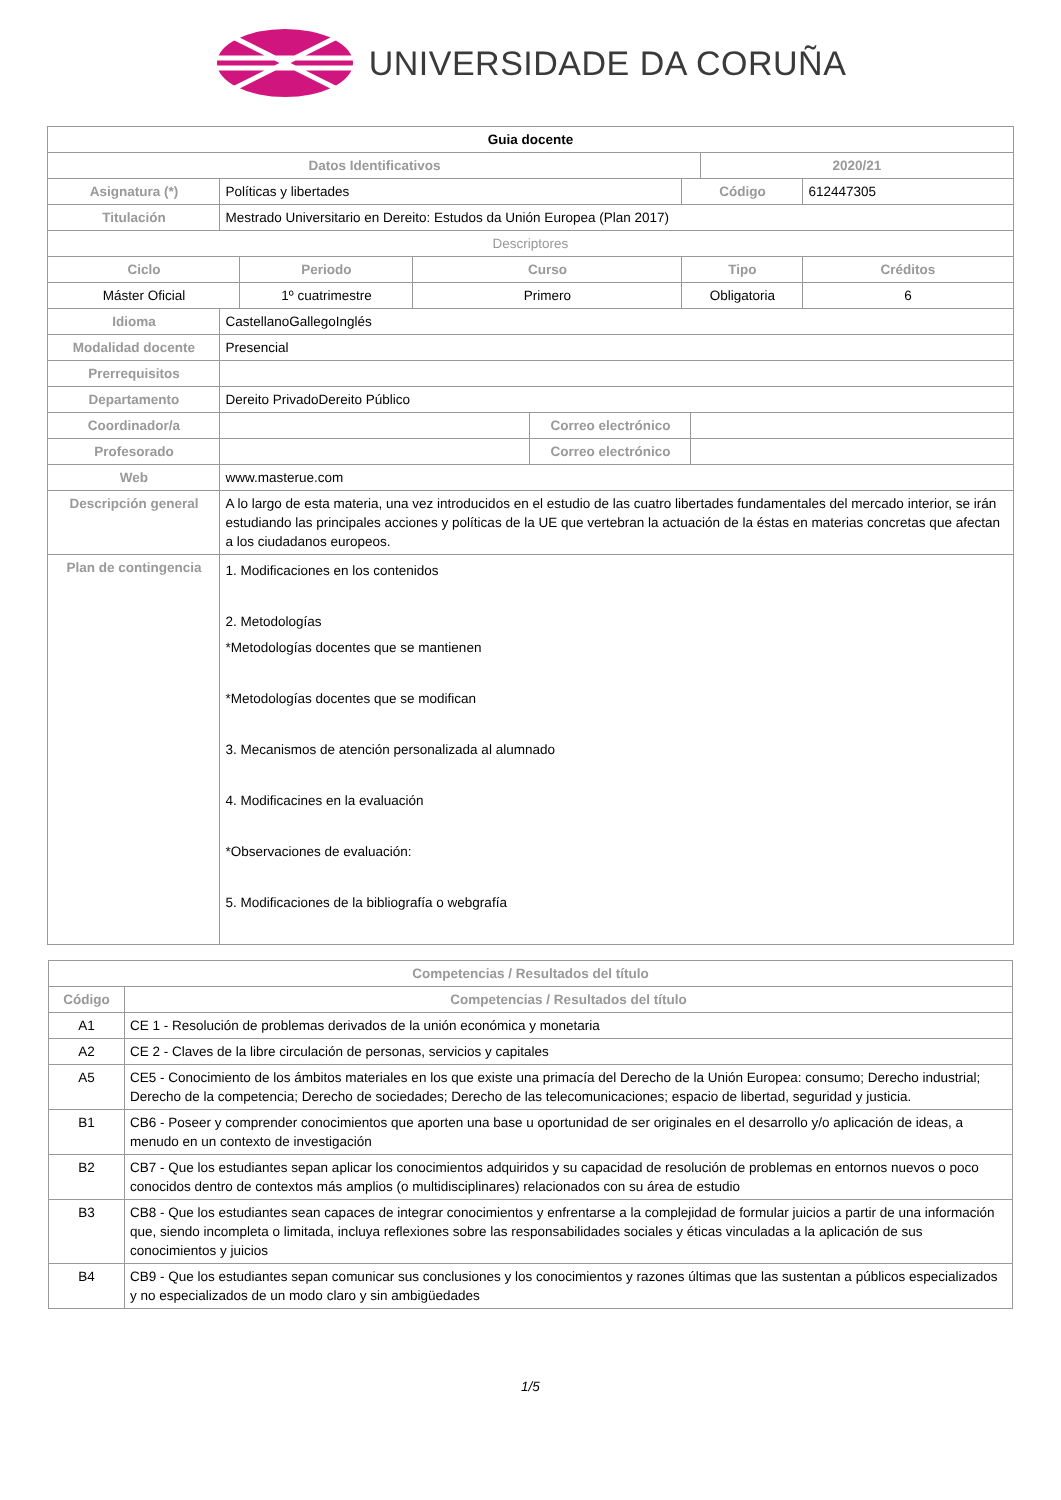UNIVERSIDADE DA CORUÑA
| Guia docente | | | | | | | | |
| Datos Identificativos | | | | | | | 2020/21 | |
| Asignatura (*) | Políticas y libertades | | | | Código | | | 612447305 |
| Titulación | Mestrado Universitario en Dereito: Estudos da Unión Europea (Plan 2017) | | | | | | | |
| Descriptores | | | | | | | | |
| Ciclo | | Periodo | Curso | | Tipo | | | Créditos |
| Máster Oficial | | 1º cuatrimestre | Primero | | Obligatoria | | | 6 |
| Idioma | CastellanoGallegoInglés | | | | | | | |
| Modalidad docente | Presencial | | | | | | | |
| Prerrequisitos | | | | | | | | |
| Departamento | Dereito PrivadoDereito Público | | | | | | | |
| Coordinador/a | | | | Correo electrónico | | | | |
| Profesorado | | | | Correo electrónico | | | | |
| Web | www.masterue.com | | | | | | | |
| Descripción general | A lo largo de esta materia, una vez introducidos en el estudio de las cuatro libertades fundamentales del mercado interior, se irán estudiando las principales acciones y políticas de la UE que vertebran la actuación de la éstas en materias concretas que afectan a los ciudadanos europeos. | | | | | | | |
| Plan de contingencia | 1. Modificaciones en los contenidos 2. Metodologías *Metodologías docentes que se mantienen *Metodologías docentes que se modifican 3. Mecanismos de atención personalizada al alumnado 4. Modificacines en la evaluación *Observaciones de evaluación: 5. Modificaciones de la bibliografía o webgrafía | | | | | | | |
| Competencias / Resultados del título | |
| Código | Competencias / Resultados del título |
| A1 | CE 1 - Resolución de problemas derivados de la unión económica y monetaria |
| A2 | CE 2 - Claves de la libre circulación de personas, servicios y capitales |
| A5 | CE5 - Conocimiento de los ámbitos materiales en los que existe una primacía del Derecho de la Unión Europea: consumo; Derecho industrial; Derecho de la competencia; Derecho de sociedades; Derecho de las telecomunicaciones; espacio de libertad, seguridad y justicia. |
| B1 | CB6 - Poseer y comprender conocimientos que aporten una base u oportunidad de ser originales en el desarrollo y/o aplicación de ideas, a menudo en un contexto de investigación |
| B2 | CB7 - Que los estudiantes sepan aplicar los conocimientos adquiridos y su capacidad de resolución de problemas en entornos nuevos o poco conocidos dentro de contextos más amplios (o multidisciplinares) relacionados con su área de estudio |
| B3 | CB8 - Que los estudiantes sean capaces de integrar conocimientos y enfrentarse a la complejidad de formular juicios a partir de una información que, siendo incompleta o limitada, incluya reflexiones sobre las responsabilidades sociales y éticas vinculadas a la aplicación de sus conocimientos y juicios |
| B4 | CB9 - Que los estudiantes sepan comunicar sus conclusiones y los conocimientos y razones últimas que las sustentan a públicos especializados y no especializados de un modo claro y sin ambigüedades |
1/5